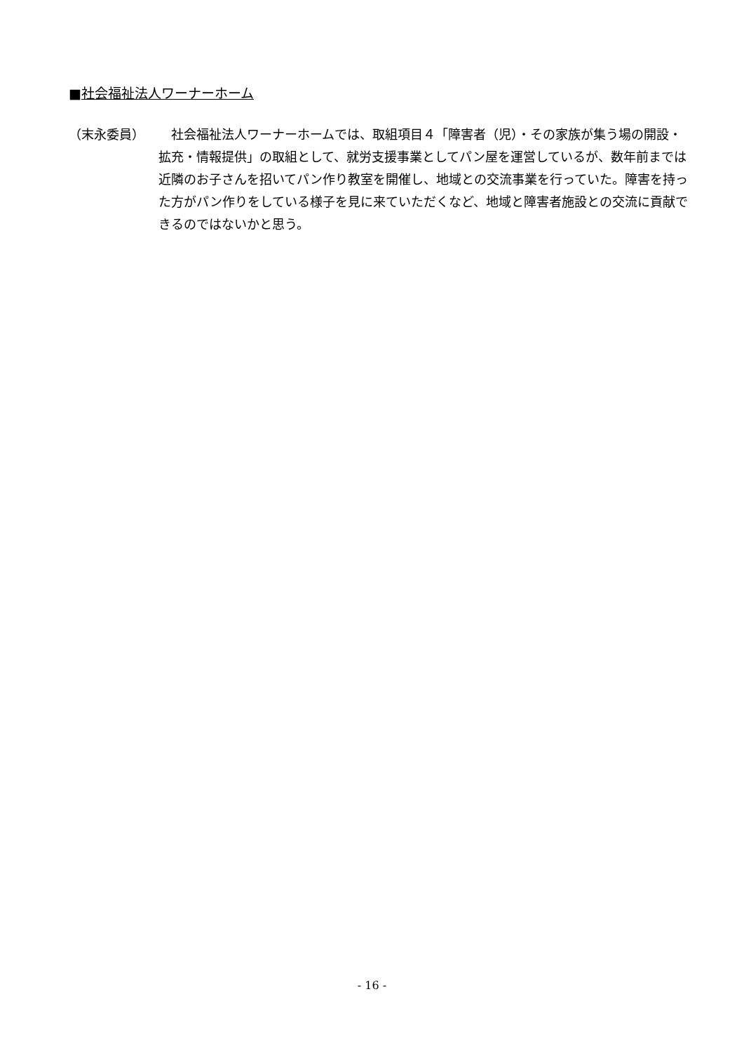■社会福祉法人ワーナーホーム
（末永委員） 　社会福祉法人ワーナーホームでは、取組項目４「障害者（児）・その家族が集う場の開設・拡充・情報提供」の取組として、就労支援事業としてパン屋を運営しているが、数年前までは近隣のお子さんを招いてパン作り教室を開催し、地域との交流事業を行っていた。障害を持った方がパン作りをしている様子を見に来ていただくなど、地域と障害者施設との交流に貢献できるのではないかと思う。
- 16 -